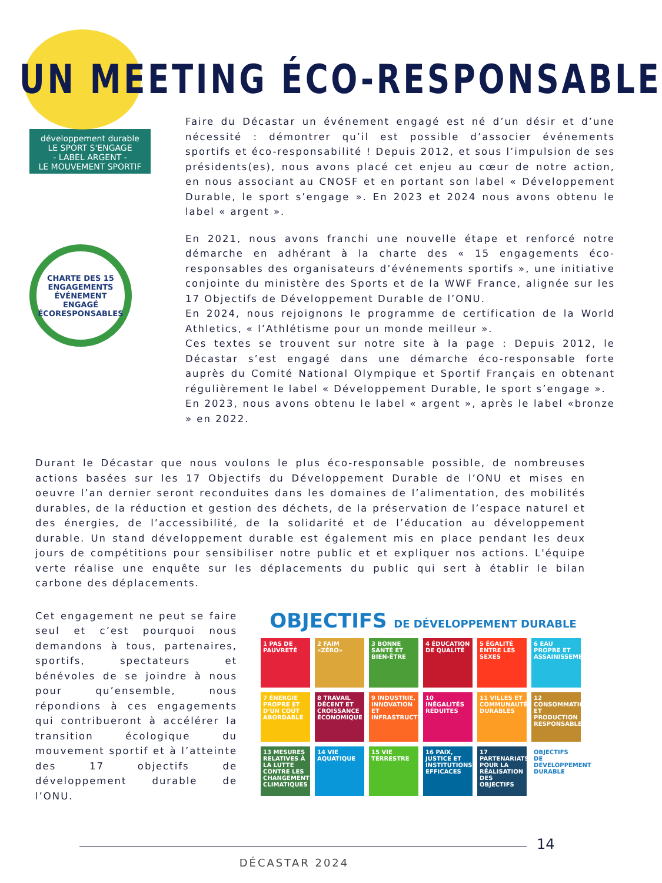UN MEETING ÉCO-RESPONSABLE
développement durable
LE SPORT S'ENGAGE
- LABEL ARGENT -
LE MOUVEMENT SPORTIF
CHARTE DES 15 ENGAGEMENTS
ÉVÉNEMENT ENGAGÉ
ÉCORESPONSABLES
Faire du Décastar un événement engagé est né d’un désir et d’une nécessité : démontrer qu’il est possible d’associer événements sportifs et éco-responsabilité ! Depuis 2012, et sous l’impulsion de ses présidents(es), nous avons placé cet enjeu au cœur de notre action, en nous associant au CNOSF et en portant son label « Développement Durable, le sport s’engage ». En 2023 et 2024 nous avons obtenu le label « argent ».
En 2021, nous avons franchi une nouvelle étape et renforcé notre démarche en adhérant à la charte des « 15 engagements éco-responsables des organisateurs d’événements sportifs », une initiative conjointe du ministère des Sports et de la WWF France, alignée sur les 17 Objectifs de Développement Durable de l’ONU.
En 2024, nous rejoignons le programme de certification de la World Athletics, « l’Athlétisme pour un monde meilleur ».
Ces textes se trouvent sur notre site à la page : Depuis 2012, le Décastar s’est engagé dans une démarche éco-responsable forte auprès du Comité National Olympique et Sportif Français en obtenant régulièrement le label « Développement Durable, le sport s’engage ».
En 2023, nous avons obtenu le label « argent », après le label «bronze » en 2022.
Durant le Décastar que nous voulons le plus éco-responsable possible, de nombreuses actions basées sur les 17 Objectifs du Développement Durable de l’ONU et mises en oeuvre l’an dernier seront reconduites dans les domaines de l’alimentation, des mobilités durables, de la réduction et gestion des déchets, de la préservation de l’espace naturel et des énergies, de l’accessibilité, de la solidarité et de l’éducation au développement durable. Un stand développement durable est également mis en place pendant les deux jours de compétitions pour sensibiliser notre public et et expliquer nos actions. L'équipe verte réalise une enquête sur les déplacements du public qui sert à établir le bilan carbone des déplacements.
Cet engagement ne peut se faire seul et c’est pourquoi nous demandons à tous, partenaires, sportifs, spectateurs et bénévoles de se joindre à nous pour qu’ensemble, nous répondions à ces engagements qui contribueront à accélérer la transition écologique du mouvement sportif et à l’atteinte des 17 objectifs de développement durable de l’ONU.
OBJECTIFS DE DÉVELOPPEMENT DURABLE
1 PAS DE PAUVRETÉ
2 FAIM «ZÉRO»
3 BONNE SANTÉ ET BIEN-ÊTRE
4 ÉDUCATION DE QUALITÉ
5 ÉGALITÉ ENTRE LES SEXES
6 EAU PROPRE ET ASSAINISSEMENT
7 ÉNERGIE PROPRE ET D'UN COÛT ABORDABLE
8 TRAVAIL DÉCENT ET CROISSANCE ÉCONOMIQUE
9 INDUSTRIE, INNOVATION ET INFRASTRUCTURE
10 INÉGALITÉS RÉDUITES
11 VILLES ET COMMUNAUTÉS DURABLES
12 CONSOMMATION ET PRODUCTION RESPONSABLES
13 MESURES RELATIVES À LA LUTTE CONTRE LES CHANGEMENTS CLIMATIQUES
14 VIE AQUATIQUE
15 VIE TERRESTRE
16 PAIX, JUSTICE ET INSTITUTIONS EFFICACES
17 PARTENARIATS POUR LA RÉALISATION DES OBJECTIFS
OBJECTIFS DE DÉVELOPPEMENT DURABLE
14
DÉCASTAR 2024